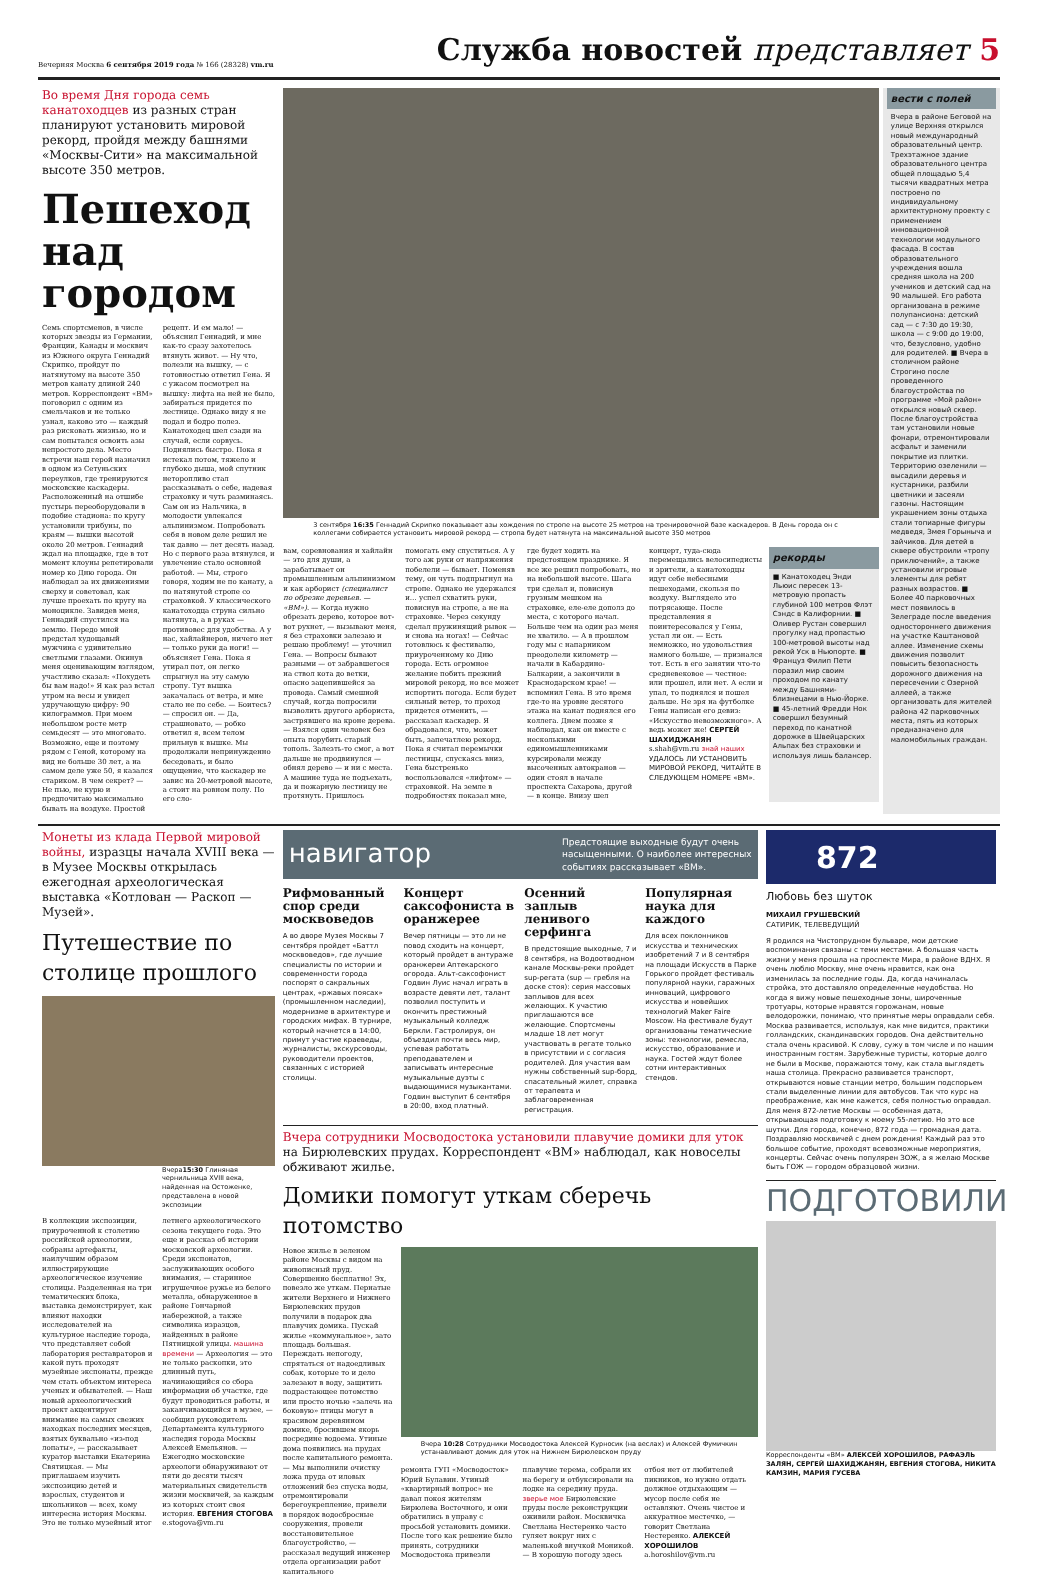Вечерняя Москва 6 сентября 2019 года № 166 (28328) vm.ru
Служба новостей представляет 5
Во время Дня города семь канатоходцев из разных стран планируют установить мировой рекорд, пройдя между башнями «Москвы-Сити» на максимальной высоте 350 метров.
Пешеход над городом
Семь спортсменов, в числе которых звезды из Германии, Франции, Канады и москвич из Южного округа Геннадий Скрипко, пройдут по натянутому на высоте 350 метров канату длиной 240 метров. Корреспондент «ВМ» поговорил с одним из смельчаков и не только узнал, каково это — каждый раз рисковать жизнью, но и сам попытался освоить азы непростого дела. Место встречи наш герой назначил в одном из Сетуньских переулков, где тренируются московские каскадеры. Расположенный на отшибе пустырь переоборудовали в подобие стадиона: по кругу установили трибуны, по краям — вышки высотой около 20 метров. Геннадий ждал на площадке, где в тот момент клоуны репетировали номер ко Дню города. Он наблюдал за их движениями сверху и советовал, как лучше проехать по кругу на моноцикле. Завидев меня, Геннадий спустился на землю. Передо мной предстал худощавый мужчина с удивительно светлыми глазами. Окинув меня оценивающим взглядом, участливо сказал: «Похудеть бы вам надо!» Я как раз встал утром на весы и увидел удручающую цифру: 90 килограммов. При моем небольшом росте метр семьдесят — это многовато. Возможно, еще и поэтому рядом с Геной, которому на вид не больше 30 лет, а на самом деле уже 50, я казался стариком. В чем секрет? — Не пью, не курю и предпочитаю максимально бывать на воздухе. Простой рецепт. И ем мало! — объяснил Геннадий, и мне как-то сразу захотелось втянуть живот. — Ну что, полезли на вышку, — с готовностью ответил Гена. Я с ужасом посмотрел на вышку: лифта на ней не было, забираться придется по лестнице. Однако виду я не подал и бодро полез. Канатоходец шел сзади на случай, если сорвусь. Поднялись быстро. Пока я истекал потом, тяжело и глубоко дыша, мой спутник неторопливо стал рассказывать о себе, надевая страховку и чуть разминаясь. Сам он из Нальчика, в молодости увлекался альпинизмом. Попробовать себя в новом деле решил не так давно — лет десять назад. Но с первого раза втянулся, и увлечение стало основной работой. — Мы, строго говоря, ходим не по канату, а по натянутой стропе со страховкой. У классического канатоходца струна сильно натянута, а в руках — противовес для удобства. А у нас, хайлайнеров, ничего нет — только руки да ноги! — объясняет Гена. Пока я утирал пот, он легко спрыгнул на эту самую стропу. Тут вышка закачалась от ветра, и мне стало не по себе. — Боитесь? — спросил он. — Да, страшновато, — робко ответил я, всем телом прильнув к вышке. Мы продолжали непринужденно беседовать, и было ощущение, что каскадер не завис на 20-метровой высоте, а стоит на ровном полу. По его сло-
3 сентября 16:35 Геннадий Скрипко показывает азы хождения по стропе на высоте 25 метров на тренировочной базе каскадеров. В День города он с коллегами собирается установить мировой рекорд — стропа будет натянута на максимальной высоте 350 метров
вам, соревнования и хайлайн — это для души, а зарабатывает он промышленным альпинизмом и как арборист (специалист по обрезке деревьев. — «ВМ»). — Когда нужно обрезать дерево, которое вот-вот рухнет, — вызывают меня, я без страховки залезаю и решаю проблему! — уточнил Гена. — Вопросы бывают разными — от забравшегося на ствол кота до ветки, опасно зацепившейся за провода. Самый смешной случай, когда попросили вызволить другого арбориста, застрявшего на кроне дерева. — Взялся один человек без опыта порубить старый тополь. Залезть-то смог, а вот дальше не продвинулся — обнял дерево — и ни с места. А машине туда не подъехать, да и пожарную лестницу не протянуть. Пришлось помогать ему спуститься. А у того аж руки от напряжения побелели — бывает. Поменяв тему, он чуть подпрыгнул на стропе. Однако не удержался и… успел схватить руки, повиснув на стропе, а не на страховке. Через секунду сделал пружинящий рывок — и снова на ногах! — Сейчас готовлюсь к фестивалю, приуроченному ко Дню города. Есть огромное желание побить прежний мировой рекорд, но все может испортить погода. Если будет сильный ветер, то проход придется отменить, — рассказал каскадер. Я обрадовался, что, может быть, запечатлею рекорд. Пока я считал перемычки лестницы, спускаясь вниз, Гена быстренько воспользовался «лифтом» — страховкой. На земле в подробностях показал мне, где будет ходить на предстоящем празднике. Я все же решил попробовать, но на небольшой высоте. Шага три сделал и, повиснув грузным мешком на страховке, еле-еле дополз до места, с которого начал. Больше чем на один раз меня не хватило. — А в прошлом году мы с напарником преодолели километр — начали в Кабардино-Балкарии, а закончили в Краснодарском крае! — вспомнил Гена. В это время где-то на уровне десятого этажа на канат поднялся его коллега. Днем позже я наблюдал, как он вместе с несколькими единомышленниками курсировали между высоченных автокранов — один стоял в начале проспекта Сахарова, другой — в конце. Внизу шел концерт, туда-сюда перемещались велосипедисты и зрители, а канатоходцы идут себе небесными пешеходами, скользя по воздуху. Выглядело это потрясающе. После представления я поинтересовался у Гены, устал ли он. — Есть немножко, но удовольствия намного больше, — признался тот. Есть в его занятии что-то средневековое — честное: или прошел, или нет. А если и упал, то поднялся и пошел дальше. Не зря на футболке Гены написан его девиз: «Искусство невозможного». А ведь может же! СЕРГЕЙ ШАХИДЖАНЯН s.shah@vm.ru знай наших УДАЛОСЬ ЛИ УСТАНОВИТЬ МИРОВОЙ РЕКОРД, ЧИТАЙТЕ В СЛЕДУЮЩЕМ НОМЕРЕ «ВМ».
рекорды
■ Канатоходец Энди Льюис пересек 13-метровую пропасть глубиной 100 метров Флэт Сэндс в Калифорнии. ■ Оливер Рустан совершил прогулку над пропастью 100-метровой высоты над рекой Уск в Ньюпорте. ■ Француз Филип Пети поразил мир своим проходом по канату между Башнями-близнецами в Нью-Йорке. ■ 45-летний Фредди Нок совершил безумный переход по канатной дорожке в Швейцарских Альпах без страховки и используя лишь балансер.
вести с полей
Вчера в районе Беговой на улице Верхняя открылся новый международный образовательный центр. Трехэтажное здание образовательного центра общей площадью 5,4 тысячи квадратных метра построено по индивидуальному архитектурному проекту с применением инновационной технологии модульного фасада. В состав образовательного учреждения вошла средняя школа на 200 учеников и детский сад на 90 малышей. Его работа организована в режиме полупансиона: детский сад — с 7:30 до 19:30, школа — с 9:00 до 19:00, что, безусловно, удобно для родителей. ■ Вчера в столичном районе Строгино после проведенного благоустройства по программе «Мой район» открылся новый сквер. После благоустройства там установили новые фонари, отремонтировали асфальт и заменили покрытие из плитки. Территорию озеленили — высадили деревья и кустарники, разбили цветники и засеяли газоны. Настоящим украшением зоны отдыха стали топиарные фигуры медведя, Змея Горыныча и зайчиков. Для детей в сквере обустроили «тропу приключений», а также установили игровые элементы для ребят разных возрастов. ■ Более 40 парковочных мест появилось в Зелеграде после введения одностороннего движения на участке Каштановой аллее. Изменение схемы движения позволит повысить безопасность дорожного движения на пересечении с Озерной аллеей, а также организовать для жителей района 42 парковочных места, пять из которых предназначено для маломобильных граждан.
Монеты из клада Первой мировой войны, изразцы начала XVIII века — в Музее Москвы открылась ежегодная археологическая выставка «Котлован — Раскоп — Музей».
Путешествие по столице прошлого
Вчера15:30 Глиняная чернильница XVIII века, найденная на Остоженке, представлена в новой экспозиции
В коллекции экспозиции, приуроченной к столетию российской археологии, собраны артефакты, наилучшим образом иллюстрирующие археологическое изучение столицы. Разделенная на три тематических блока, выставка демонстрирует, как влияют находки исследователей на культурное наследие города, что представляет собой лаборатория реставраторов и какой путь проходят музейные экспонаты, прежде чем стать объектом интереса ученых и обывателей. — Наш новый археологический проект акцентирует внимание на самых свежих находках последних месяцев, взятых буквально «из-под лопаты», — рассказывает куратор выставки Екатерина Святицкая. — Мы приглашаем изучить экспозицию детей и взрослых, студентов и школьников — всех, кому интересна история Москвы. Это не только музейный итог летнего археологического сезона текущего года. Это еще и рассказ об истории московской археологии. Среди экспонатов, заслуживающих особого внимания, — старинное игрушечное ружье из белого металла, обнаруженное в районе Гончарной набережной, а также символика изразцов, найденных в районе Пятницкой улицы. машина времени — Археология — это не только раскопки, это длинный путь, начинающийся со сбора информации об участке, где будут проводиться работы, и заканчивающийся в музее, — сообщил руководитель Департамента культурного наследия города Москвы Алексей Емельянов. — Ежегодно московские археологи обнаруживают от пяти до десяти тысяч материальных свидетельств жизни москвичей, за каждым из которых стоит своя история. ЕВГЕНИЯ СТОГОВА e.stogova@vm.ru
навигатор Предстоящие выходные будут очень насыщенными. О наиболее интересных событиях рассказывает «ВМ».
Рифмованный спор среди москвоведов
А во дворе Музея Москвы 7 сентября пройдет «Баттл москвоведов», где лучшие специалисты по истории и современности города поспорят о сакральных центрах, «ржавых поясах» (промышленном наследии), модернизме в архитектуре и городских мифах. В турнире, который начнется в 14:00, примут участие краеведы, журналисты, экскурсоводы, руководители проектов, связанных с историей столицы.
Концерт саксофониста в оранжерее
Вечер пятницы — это ли не повод сходить на концерт, который пройдет в антураже оранжереи Аптекарского огорода. Альт-саксофонист Годвин Луис начал играть в возрасте девяти лет, талант позволил поступить и окончить престижный музыкальный колледж Беркли. Гастролируя, он объездил почти весь мир, успевая работать преподавателем и записывать интересные музыкальные дуэты с выдающимися музыкантами. Годвин выступит 6 сентября в 20:00, вход платный.
Осенний заплыв ленивого серфинга
В предстоящие выходные, 7 и 8 сентября, на Водоотводном канале Москвы-реки пройдет sup-регата (sup — гребля на доске стоя): серия массовых заплывов для всех желающих. К участию приглашаются все желающие. Спортсмены младше 18 лет могут участвовать в регате только в присутствии и с согласия родителей. Для участия вам нужны собственный sup-борд, спасательный жилет, справка от терапевта и заблаговременная регистрация.
Популярная наука для каждого
Для всех поклонников искусства и технических изобретений 7 и 8 сентября на площади Искусств в Парке Горького пройдет фестиваль популярной науки, гаражных инноваций, цифрового искусства и новейших технологий Maker Faire Moscow. На фестивале будут организованы тематические зоны: технологии, ремесла, искусство, образование и наука. Гостей ждут более сотни интерактивных стендов.
Вчера сотрудники Мосводостока установили плавучие домики для уток на Бирюлевских прудах. Корреспондент «ВМ» наблюдал, как новоселы обживают жилье.
Домики помогут уткам сберечь потомство
Новое жилье в зеленом районе Москвы с видом на живописный пруд. Совершенно бесплатно! Эх, повезло же уткам. Пернатые жители Верхнего и Нижнего Бирюлевских прудов получили в подарок два плавучих домика. Пускай жилье «коммунальное», зато площадь большая. Переждать непогоду, спрятаться от надоедливых собак, которые то и дело залезают в воду, защитить подрастающее потомство или просто ночью «залечь на боковую» птицы могут в красивом деревянном домике, бросившем якорь посредине водоема. Утиные дома появились на прудах после капитального ремонта. — Мы выполнили очистку ложа пруда от иловых отложений без спуска воды, отремонтировали берегоукрепление, привели в порядок водосбросные сооружения, провели восстановительное благоустройство, — рассказал ведущий инженер отдела организации работ капитального
Вчера 10:28 Сотрудники Мосводостока Алексей Курносик (на веслах) и Алексей Фумичкин устанавливают домик для уток на Нижнем Бирюлевском пруду
ремонта ГУП «Мосводосток» Юрий Булавин. Утиный «квартирный вопрос» не давал покоя жителям Бирюлева Восточного, и они обратились в управу с просьбой установить домики. После того как решение было принять, сотрудники Мосводостока привезли плавучие терема, собрали их на берегу и отбуксировали на лодке на середину пруда. зверье мое Бирюлевские пруды после реконструкции оживили район. Москвичка Светлана Нестеренко часто гуляет вокруг них с маленькой внучкой Моникой. — В хорошую погоду здесь отбоя нет от любителей пикников, но нужно отдать должное отдыхающим — мусор после себя не оставляют. Очень чистое и аккуратное местечко, — говорит Светлана Нестеренко. АЛЕКСЕЙ ХОРОШИЛОВ a.horoshilov@vm.ru
872
Любовь без шуток
МИХАИЛ ГРУШЕВСКИЙ
САТИРИК, ТЕЛЕВЕДУЩИЙ
Я родился на Чистопрудном бульваре, мои детские воспоминания связаны с теми местами. А большая часть жизни у меня прошла на проспекте Мира, в районе ВДНХ. Я очень люблю Москву, мне очень нравится, как она изменилась за последние годы. Да, когда начиналась стройка, это доставляло определенные неудобства. Но когда я вижу новые пешеходные зоны, широченные тротуары, которые нравятся горожанам, новые велодорожки, понимаю, что принятые меры оправдали себя. Москва развивается, используя, как мне видится, практики голландских, скандинавских городов. Она действительно стала очень красивой. К слову, сужу в том числе и по нашим иностранным гостям. Зарубежные туристы, которые долго не были в Москве, поражаются тому, как стала выглядеть наша столица. Прекрасно развивается транспорт, открываются новые станции метро, большим подспорьем стали выделенные линии для автобусов. Так что курс на преображение, как мне кажется, себя полностью оправдал. Для меня 872-летие Москвы — особенная дата, открывающая подготовку к моему 55-летию. Но это все шутки. Для города, конечно, 872 года — громадная дата. Поздравляю москвичей с днем рождения! Каждый раз это большое событие, проходят всевозможные мероприятия, концерты. Сейчас очень популярен ЗОЖ, а я желаю Москве быть ГОЖ — городом образцовой жизни.
ПОДГОТОВИЛИ
Корреспонденты «ВМ» АЛЕКСЕЙ ХОРОШИЛОВ, РАФАЭЛЬ ЗАЛЯН, СЕРГЕЙ ШАХИДЖАНЯН, ЕВГЕНИЯ СТОГОВА, НИКИТА КАМЗИН, МАРИЯ ГУСЕВА